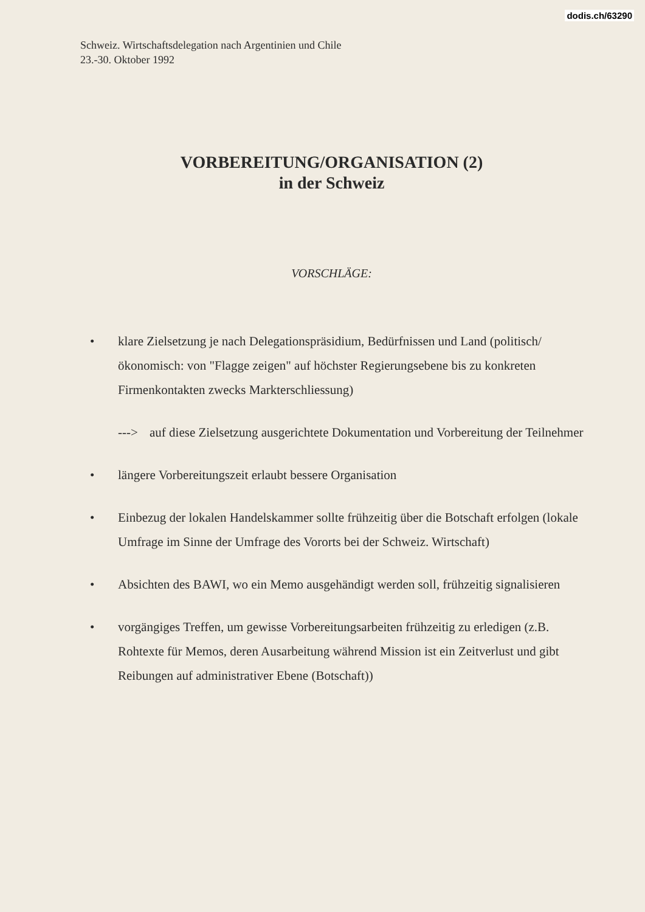dodis.ch/63290
Schweiz. Wirtschaftsdelegation nach Argentinien und Chile
23.-30. Oktober 1992
VORBEREITUNG/ORGANISATION (2)
in der Schweiz
VORSCHLÄGE:
• klare Zielsetzung je nach Delegationspräsidium, Bedürfnissen und Land (politisch/ökonomisch: von "Flagge zeigen" auf höchster Regierungsebene bis zu konkreten Firmenkontakten zwecks Markterschliessung)
---> auf diese Zielsetzung ausgerichtete Dokumentation und Vorbereitung der Teilnehmer
• längere Vorbereitungszeit erlaubt bessere Organisation
• Einbezug der lokalen Handelskammer sollte frühzeitig über die Botschaft erfolgen (lokale Umfrage im Sinne der Umfrage des Vororts bei der Schweiz. Wirtschaft)
• Absichten des BAWI, wo ein Memo ausgehändigt werden soll, frühzeitig signalisieren
• vorgängiges Treffen, um gewisse Vorbereitungsarbeiten frühzeitig zu erledigen (z.B. Rohtexte für Memos, deren Ausarbeitung während Mission ist ein Zeitverlust und gibt Reibungen auf administrativer Ebene (Botschaft))